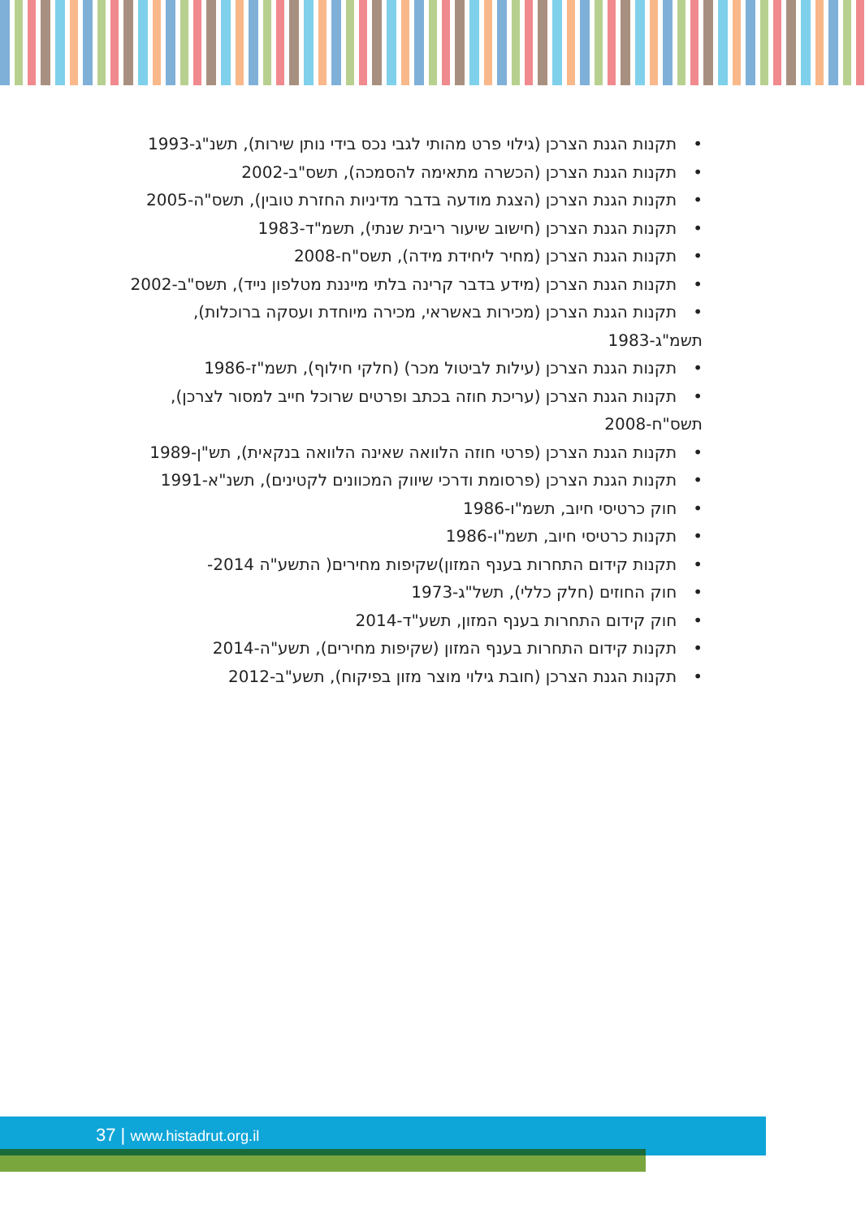תקנות הגנת הצרכן (גילוי פרט מהותי לגבי נכס בידי נותן שירות), תשנ"ג-1993
תקנות הגנת הצרכן (הכשרה מתאימה להסמכה), תשס"ב-2002
תקנות הגנת הצרכן (הצגת מודעה בדבר מדיניות החזרת טובין), תשס"ה-2005
תקנות הגנת הצרכן (חישוב שיעור ריבית שנתי), תשמ"ד-1983
תקנות הגנת הצרכן (מחיר ליחידת מידה), תשס"ח-2008
תקנות הגנת הצרכן (מידע בדבר קרינה בלתי מייננת מטלפון נייד), תשס"ב-2002
תקנות הגנת הצרכן (מכירות באשראי, מכירה מיוחדת ועסקה ברוכלות), תשמ"ג-1983
תקנות הגנת הצרכן (עילות לביטול מכר) (חלקי חילוף), תשמ"ז-1986
תקנות הגנת הצרכן (עריכת חוזה בכתב ופרטים שרוכל חייב למסור לצרכן), תשס"ח-2008
תקנות הגנת הצרכן (פרטי חוזה הלוואה שאינה הלוואה בנקאית), תש"ן-1989
תקנות הגנת הצרכן (פרסומת ודרכי שיווק המכוונים לקטינים), תשנ"א-1991
חוק כרטיסי חיוב, תשמ"ו-1986
תקנות כרטיסי חיוב, תשמ"ו-1986
תקנות קידום התחרות בענף המזון)שקיפות מחירים( התשע"ה 2014-
חוק החוזים (חלק כללי), תשל"ג-1973
חוק קידום התחרות בענף המזון, תשע"ד-2014
תקנות קידום התחרות בענף המזון (שקיפות מחירים), תשע"ה-2014
תקנות הגנת הצרכן (חובת גילוי מוצר מזון בפיקוח), תשע"ב-2012
37 | www.histadrut.org.il